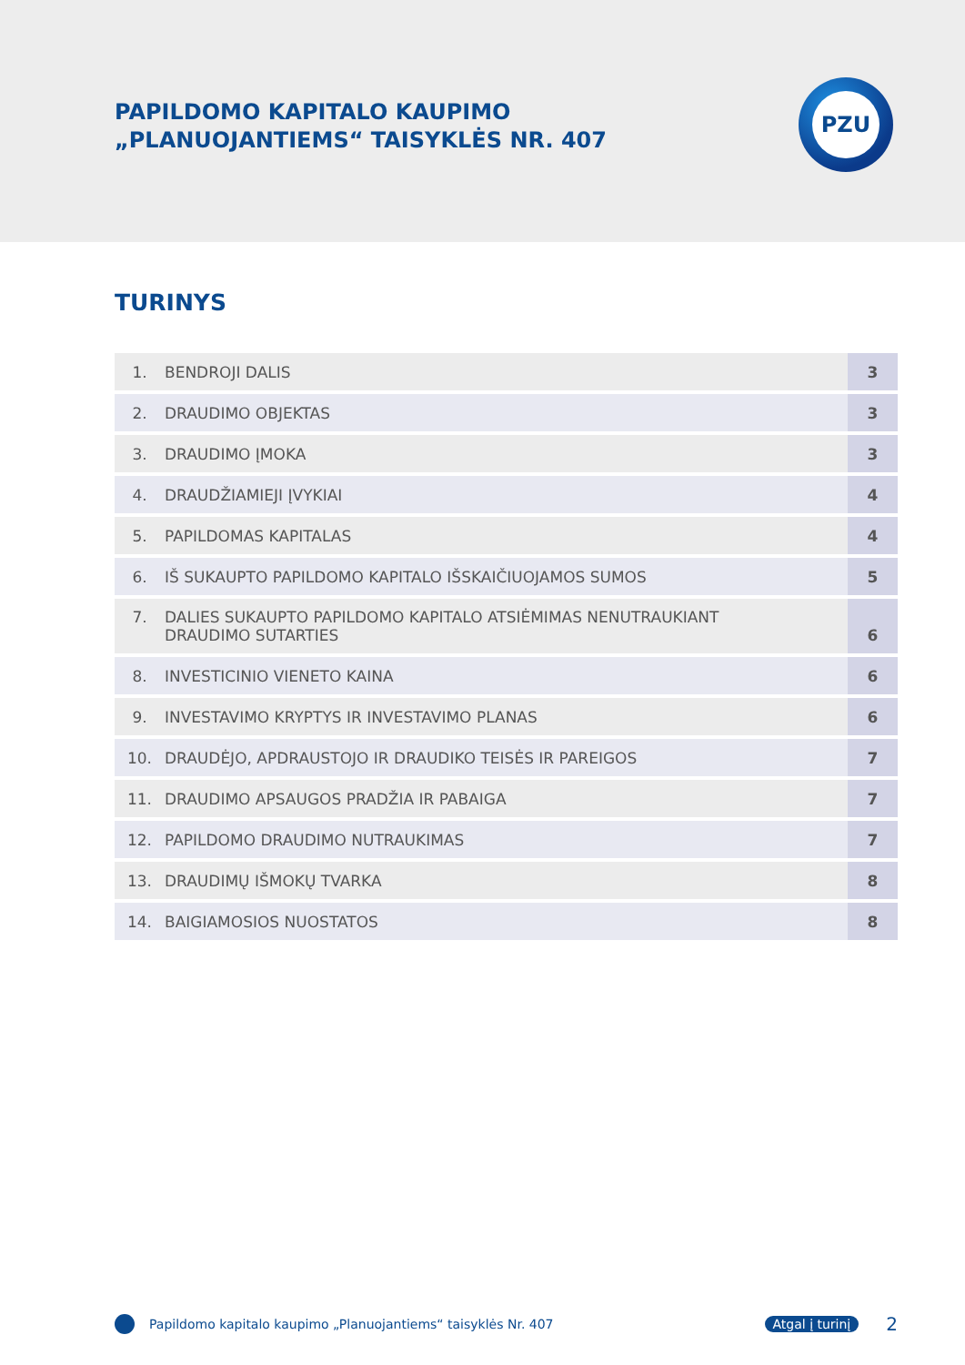PAPILDOMO KAPITALO KAUPIMO
„PLANUOJANTIEMS“ TAISYKLĖS NR. 407
PZU
TURINYS
| 1. | BENDROJI DALIS | 3 |
| 2. | DRAUDIMO OBJEKTAS | 3 |
| 3. | DRAUDIMO ĮMOKA | 3 |
| 4. | DRAUDŽIAMIEJI ĮVYKIAI | 4 |
| 5. | PAPILDOMAS KAPITALAS | 4 |
| 6. | IŠ SUKAUPTO PAPILDOMO KAPITALO IŠSKAIČIUOJAMOS SUMOS | 5 |
| 7. | DALIES SUKAUPTO PAPILDOMO KAPITALO ATSIĖMIMAS NENUTRAUKIANT DRAUDIMO SUTARTIES | 6 |
| 8. | INVESTICINIO VIENETO KAINA | 6 |
| 9. | INVESTAVIMO KRYPTYS IR INVESTAVIMO PLANAS | 6 |
| 10. | DRAUDĖJO, APDRAUSTOJO IR DRAUDIKO TEISĖS IR PAREIGOS | 7 |
| 11. | DRAUDIMO APSAUGOS PRADŽIA IR PABAIGA | 7 |
| 12. | PAPILDOMO DRAUDIMO NUTRAUKIMAS | 7 |
| 13. | DRAUDIMŲ IŠMOKŲ TVARKA | 8 |
| 14. | BAIGIAMOSIOS NUOSTATOS | 8 |
Papildomo kapitalo kaupimo „Planuojantiems“ taisyklės Nr. 407 Atgal į turinį 2